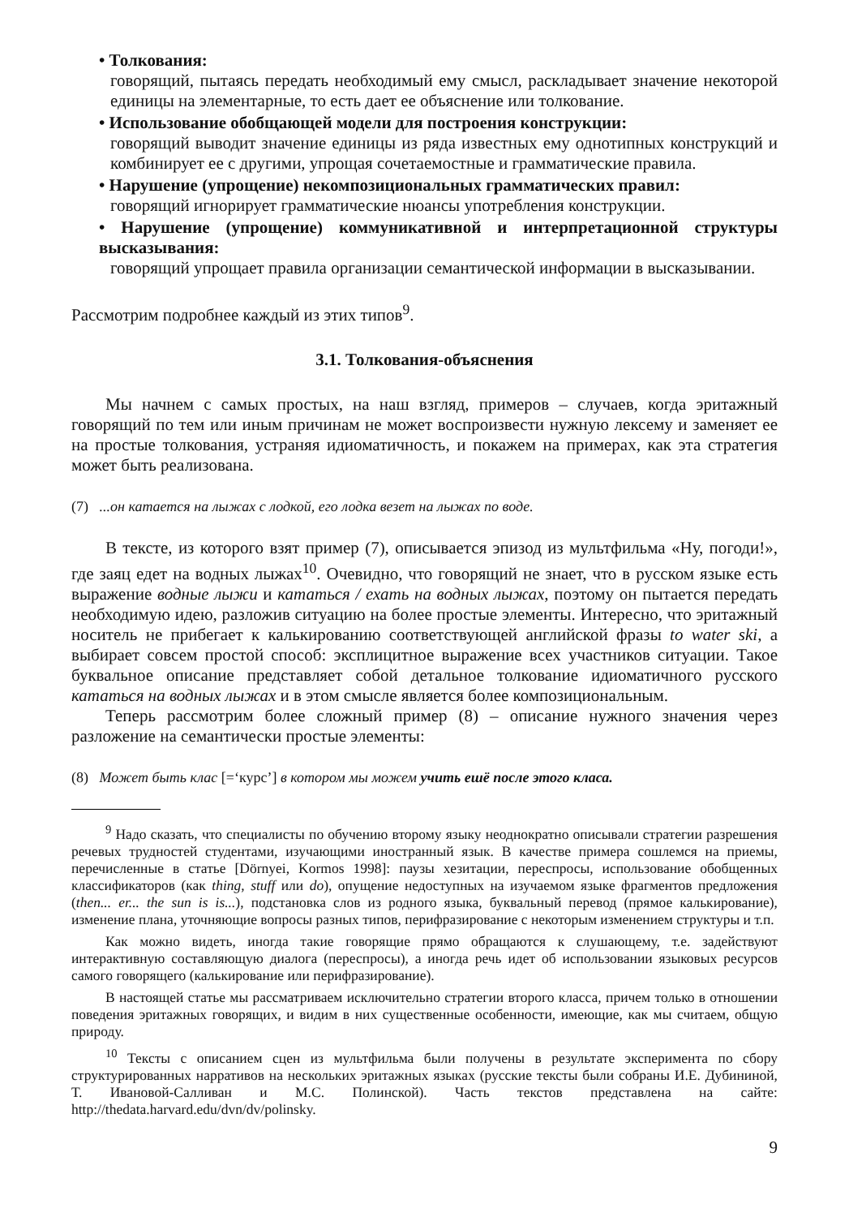• Толкования:
говорящий, пытаясь передать необходимый ему смысл, раскладывает значение некоторой единицы на элементарные, то есть дает ее объяснение или толкование.
• Использование обобщающей модели для построения конструкции:
говорящий выводит значение единицы из ряда известных ему однотипных конструкций и комбинирует ее с другими, упрощая сочетаемостные и грамматические правила.
• Нарушение (упрощение) некомпозициональных грамматических правил:
говорящий игнорирует грамматические нюансы употребления конструкции.
• Нарушение (упрощение) коммуникативной и интерпретационной структуры высказывания:
говорящий упрощает правила организации семантической информации в высказывании.
Рассмотрим подробнее каждый из этих типов<sup>9</sup>.
3.1. Толкования-объяснения
Мы начнем с самых простых, на наш взгляд, примеров – случаев, когда эритажный говорящий по тем или иным причинам не может воспроизвести нужную лексему и заменяет ее на простые толкования, устраняя идиоматичность, и покажем на примерах, как эта стратегия может быть реализована.
(7) ...он катается на лыжах с лодкой, его лодка везет на лыжах по воде.
В тексте, из которого взят пример (7), описывается эпизод из мультфильма «Ну, погоди!», где заяц едет на водных лыжах<sup>10</sup>. Очевидно, что говорящий не знает, что в русском языке есть выражение водные лыжи и кататься / ехать на водных лыжах, поэтому он пытается передать необходимую идею, разложив ситуацию на более простые элементы. Интересно, что эритажный носитель не прибегает к калькированию соответствующей английской фразы to water ski, а выбирает совсем простой способ: эксплицитное выражение всех участников ситуации. Такое буквальное описание представляет собой детальное толкование идиоматичного русского кататься на водных лыжах и в этом смысле является более композициональным.
Теперь рассмотрим более сложный пример (8) – описание нужного значения через разложение на семантически простые элементы:
(8) Может быть клас [=‘курс’] в котором мы можем учить ешё после этого класа.
<sup>9</sup> Надо сказать, что специалисты по обучению второму языку неоднократно описывали стратегии разрешения речевых трудностей студентами, изучающими иностранный язык. В качестве примера сошлемся на приемы, перечисленные в статье [Dörnyei, Kormos 1998]: паузы хезитации, переспросы, использование обобщенных классификаторов (как thing, stuff или do), опущение недоступных на изучаемом языке фрагментов предложения (then... er... the sun is is...), подстановка слов из родного языка, буквальный перевод (прямое калькирование), изменение плана, уточняющие вопросы разных типов, перифразирование с некоторым изменением структуры и т.п.
Как можно видеть, иногда такие говорящие прямо обращаются к слушающему, т.е. задействуют интерактивную составляющую диалога (переспросы), а иногда речь идет об использовании языковых ресурсов самого говорящего (калькирование или перифразирование).
В настоящей статье мы рассматриваем исключительно стратегии второго класса, причем только в отношении поведения эритажных говорящих, и видим в них существенные особенности, имеющие, как мы считаем, общую природу.
<sup>10</sup> Тексты с описанием сцен из мультфильма были получены в результате эксперимента по сбору структурированных нарративов на нескольких эритажных языках (русские тексты были собраны И.Е. Дубининой, Т. Ивановой-Салливан и М.С. Полинской). Часть текстов представлена на сайте: http://thedata.harvard.edu/dvn/dv/polinsky.
9